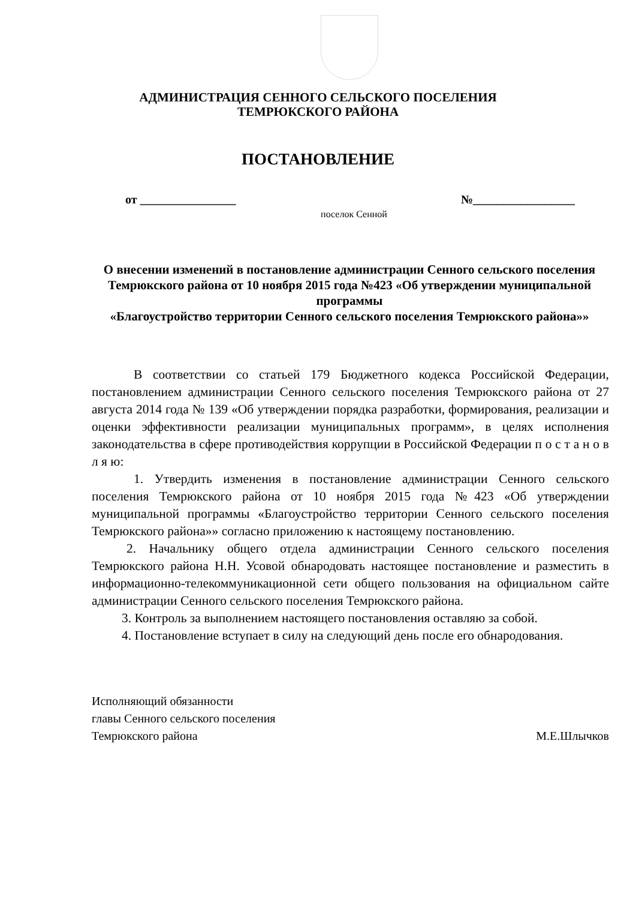АДМИНИСТРАЦИЯ СЕННОГО СЕЛЬСКОГО ПОСЕЛЕНИЯ
ТЕМРЮКСКОГО РАЙОНА
ПОСТАНОВЛЕНИЕ
от ________________ №_________________
поселок Сенной
О внесении изменений в постановление администрации Сенного сельского поселения Темрюкского района от 10 ноября 2015 года №423 «Об утверждении муниципальной программы
«Благоустройство территории Сенного сельского поселения Темрюкского района»»
В соответствии со статьей 179 Бюджетного кодекса Российской Федерации, постановлением администрации Сенного сельского поселения Темрюкского района от 27 августа 2014 года № 139 «Об утверждении порядка разработки, формирования, реализации и оценки эффективности реализации муниципальных программ», в целях исполнения законодательства в сфере противодействия коррупции в Российской Федерации п о с т а н о в л я ю:
1. Утвердить изменения в постановление администрации Сенного сельского поселения Темрюкского района от 10 ноября 2015 года №423 «Об утверждении муниципальной программы «Благоустройство территории Сенного сельского поселения Темрюкского района»» согласно приложению к настоящему постановлению.
2. Начальнику общего отдела администрации Сенного сельского поселения Темрюкского района Н.Н. Усовой обнародовать настоящее постановление и разместить в информационно-телекоммуникационной сети общего пользования на официальном сайте администрации Сенного сельского поселения Темрюкского района.
3. Контроль за выполнением настоящего постановления оставляю за собой.
4. Постановление вступает в силу на следующий день после его обнародования.
Исполняющий обязанности
главы Сенного сельского поселения
Темрюкского района М.Е.Шлычков